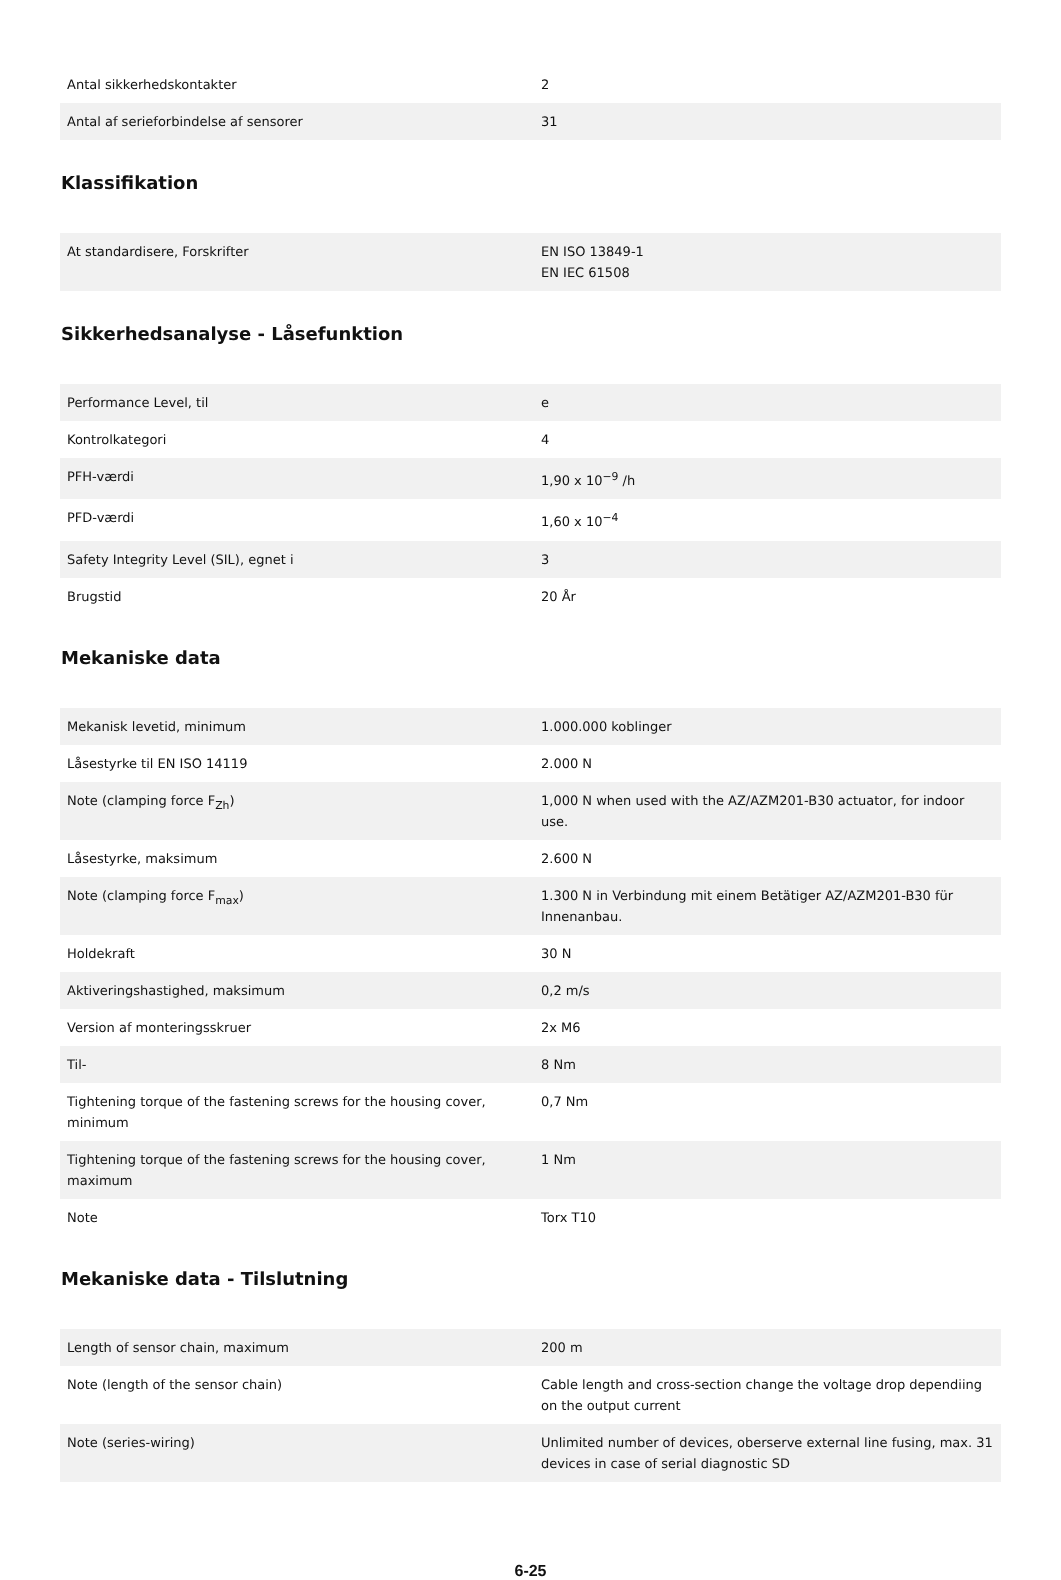| Antal sikkerhedskontakter | 2 |
| Antal af serieforbindelse af sensorer | 31 |
Klassifikation
| At standardisere, Forskrifter | EN ISO 13849-1 EN IEC 61508 |
Sikkerhedsanalyse - Låsefunktion
| Performance Level, til | e |
| Kontrolkategori | 4 |
| PFH-værdi | 1,90 x 10<sup>−9</sup> /h |
| PFD-værdi | 1,60 x 10<sup>−4</sup> |
| Safety Integrity Level (SIL), egnet i | 3 |
| Brugstid | 20 År |
Mekaniske data
| Mekanisk levetid, minimum | 1.000.000 koblinger |
| Låsestyrke til EN ISO 14119 | 2.000 N |
| Note (clamping force F<sub>Zh</sub>) | 1,000 N when used with the AZ/AZM201-B30 actuator, for indoor use. |
| Låsestyrke, maksimum | 2.600 N |
| Note (clamping force F<sub>max</sub>) | 1.300 N in Verbindung mit einem Betätiger AZ/AZM201-B30 für Innenanbau. |
| Holdekraft | 30 N |
| Aktiveringshastighed, maksimum | 0,2 m/s |
| Version af monteringsskruer | 2x M6 |
| Til- | 8 Nm |
| Tightening torque of the fastening screws for the housing cover, minimum | 0,7 Nm |
| Tightening torque of the fastening screws for the housing cover, maximum | 1 Nm |
| Note | Torx T10 |
Mekaniske data - Tilslutning
| Length of sensor chain, maximum | 200 m |
| Note (length of the sensor chain) | Cable length and cross-section change the voltage drop dependiing on the output current |
| Note (series-wiring) | Unlimited number of devices, oberserve external line fusing, max. 31 devices in case of serial diagnostic SD |
6-25